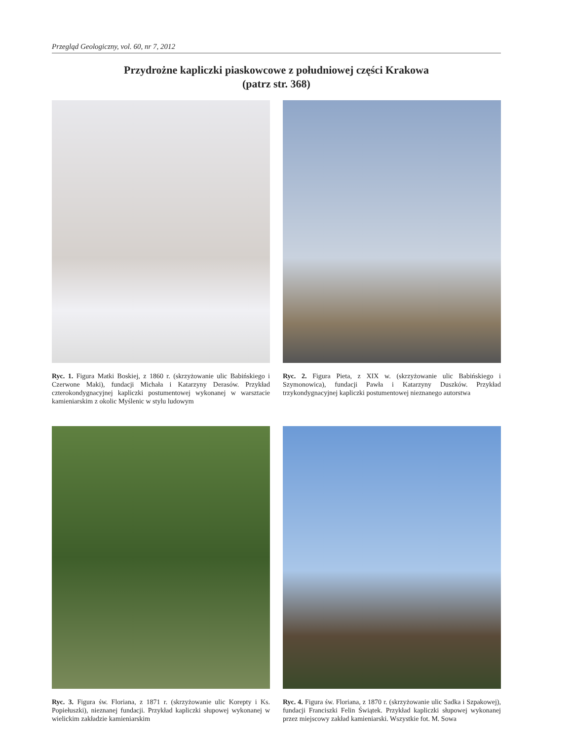Przegląd Geologiczny, vol. 60, nr 7, 2012
Przydrożne kapliczki piaskowcowe z południowej części Krakowa
(patrz str. 368)
Ryc. 1. Figura Matki Boskiej, z 1860 r. (skrzyżowanie ulic Babińskiego i Czerwone Maki), fundacji Michała i Katarzyny Derasów. Przykład czterokondygnacyjnej kapliczki postumentowej wykonanej w warsztacie kamieniarskim z okolic Myślenic w stylu ludowym
Ryc. 2. Figura Pieta, z XIX w. (skrzyżowanie ulic Babińskiego i Szymonowica), fundacji Pawła i Katarzyny Duszków. Przykład trzykondygnacyjnej kapliczki postumentowej nieznanego autorstwa
Ryc. 3. Figura św. Floriana, z 1871 r. (skrzyżowanie ulic Korepty i Ks. Popiełuszki), nieznanej fundacji. Przykład kapliczki słupowej wykonanej w wielickim zakładzie kamieniarskim
Ryc. 4. Figura św. Floriana, z 1870 r. (skrzyżowanie ulic Sadka i Szpakowej), fundacji Franciszki Felin Świątek. Przykład kapliczki słupowej wykonanej przez miejscowy zakład kamieniarski. Wszystkie fot. M. Sowa